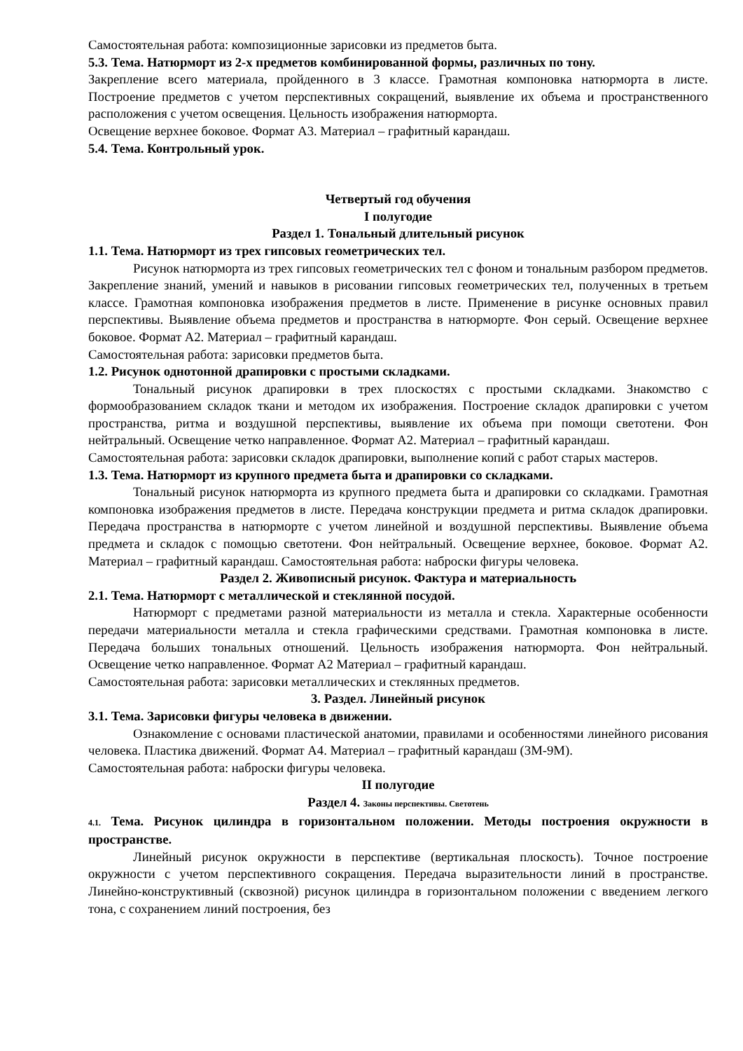Самостоятельная работа: композиционные зарисовки из предметов быта.
5.3. Тема. Натюрморт из 2-х предметов комбинированной формы, различных по тону.
Закрепление всего материала, пройденного в 3 классе. Грамотная компоновка натюрморта в листе. Построение предметов с учетом перспективных сокращений, выявление их объема и пространственного расположения с учетом освещения. Цельность изображения натюрморта.
Освещение верхнее боковое. Формат А3. Материал – графитный карандаш.
5.4. Тема. Контрольный урок.
Четвертый год обучения
I полугодие
Раздел 1. Тональный длительный рисунок
1.1. Тема. Натюрморт из трех гипсовых геометрических тел.
Рисунок натюрморта из трех гипсовых геометрических тел с фоном и тональным разбором предметов. Закрепление знаний, умений и навыков в рисовании гипсовых геометрических тел, полученных в третьем классе. Грамотная компоновка изображения предметов в листе. Применение в рисунке основных правил перспективы. Выявление объема предметов и пространства в натюрморте. Фон серый. Освещение верхнее боковое. Формат А2. Материал – графитный карандаш.
Самостоятельная работа: зарисовки предметов быта.
1.2. Рисунок однотонной драпировки с простыми складками.
Тональный рисунок драпировки в трех плоскостях с простыми складками. Знакомство с формообразованием складок ткани и методом их изображения. Построение складок драпировки с учетом пространства, ритма и воздушной перспективы, выявление их объема при помощи светотени. Фон нейтральный. Освещение четко направленное. Формат А2. Материал – графитный карандаш.
Самостоятельная работа: зарисовки складок драпировки, выполнение копий с работ старых мастеров.
1.3. Тема. Натюрморт из крупного предмета быта и драпировки со складками.
Тональный рисунок натюрморта из крупного предмета быта и драпировки со складками. Грамотная компоновка изображения предметов в листе. Передача конструкции предмета и ритма складок драпировки. Передача пространства в натюрморте с учетом линейной и воздушной перспективы. Выявление объема предмета и складок с помощью светотени. Фон нейтральный. Освещение верхнее, боковое. Формат А2. Материал – графитный карандаш. Самостоятельная работа: наброски фигуры человека.
Раздел 2. Живописный рисунок. Фактура и материальность
2.1. Тема. Натюрморт с металлической и стеклянной посудой.
Натюрморт с предметами разной материальности из металла и стекла. Характерные особенности передачи материальности металла и стекла графическими средствами. Грамотная компоновка в листе. Передача больших тональных отношений. Цельность изображения натюрморта. Фон нейтральный. Освещение четко направленное. Формат А2 Материал – графитный карандаш.
Самостоятельная работа: зарисовки металлических и стеклянных предметов.
3. Раздел. Линейный рисунок
3.1. Тема. Зарисовки фигуры человека в движении.
Ознакомление с основами пластической анатомии, правилами и особенностями линейного рисования человека. Пластика движений. Формат А4. Материал – графитный карандаш (3М-9М).
Самостоятельная работа: наброски фигуры человека.
II полугодие
Раздел 4. Законы перспективы. Светотень
4.1. Тема. Рисунок цилиндра в горизонтальном положении. Методы построения окружности в пространстве.
Линейный рисунок окружности в перспективе (вертикальная плоскость). Точное построение окружности с учетом перспективного сокращения. Передача выразительности линий в пространстве. Линейно-конструктивный (сквозной) рисунок цилиндра в горизонтальном положении с введением легкого тона, с сохранением линий построения, без